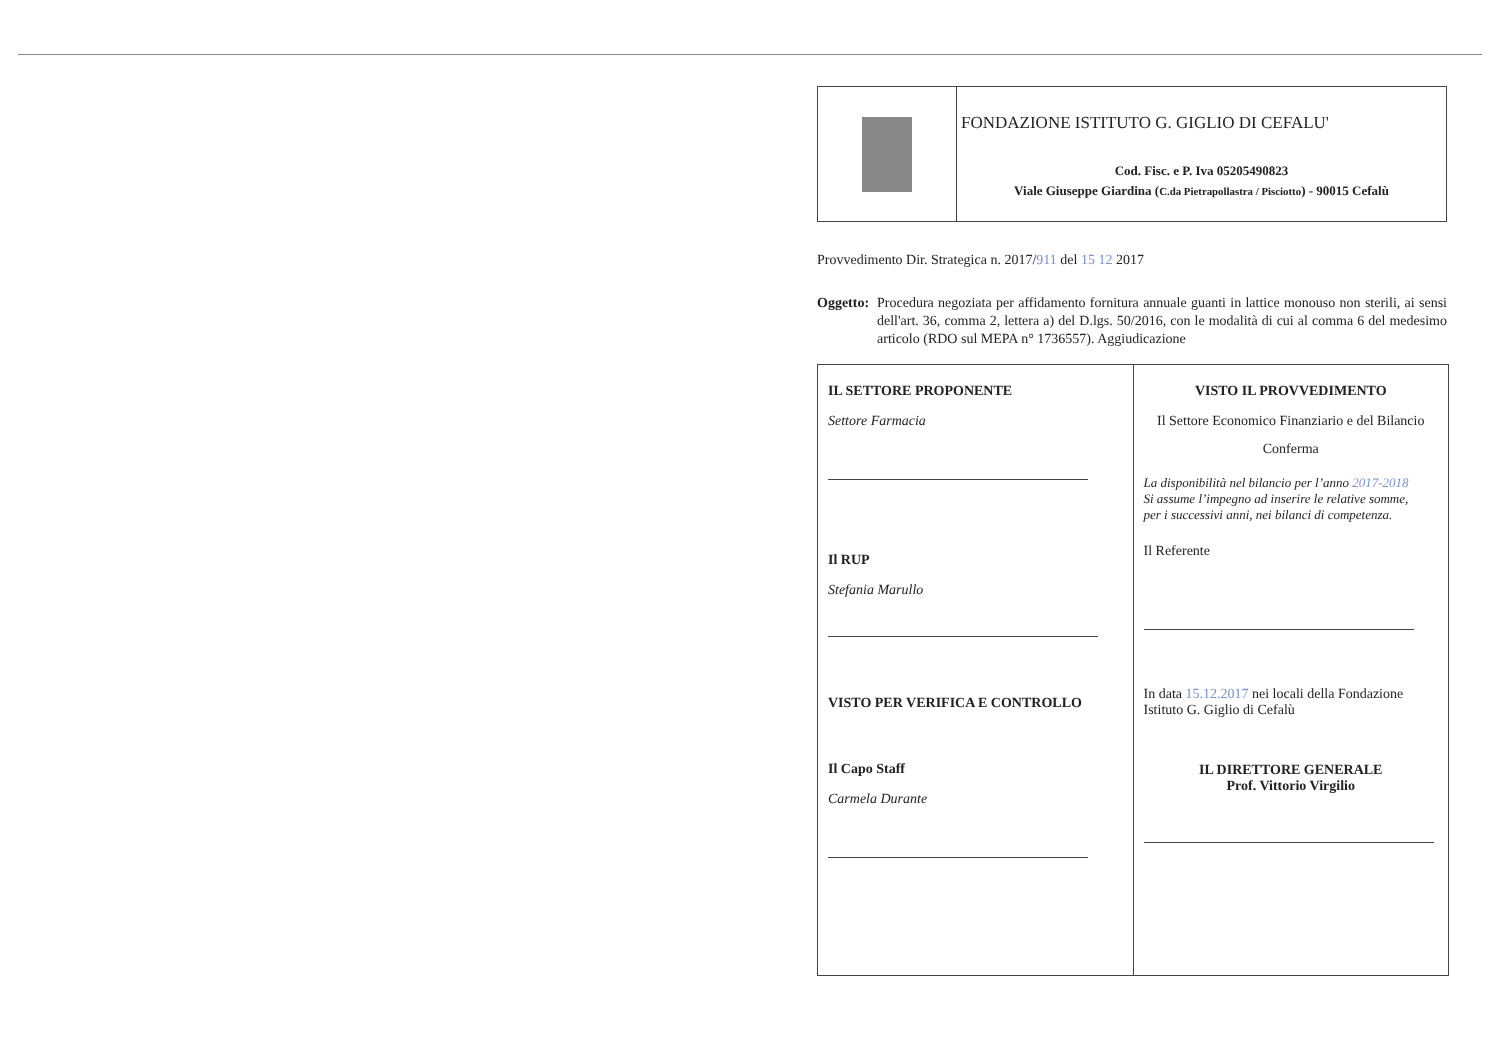FONDAZIONE ISTITUTO G. GIGLIO DI CEFALU'
Cod. Fisc. e P. Iva 05205490823
Viale Giuseppe Giardina (C.da Pietrapollastra / Pisciotto) - 90015 Cefalù
Provvedimento Dir. Strategica n. 2017/911 del 15 12 2017
Oggetto: Procedura negoziata per affidamento fornitura annuale guanti in lattice monouso non sterili, ai sensi dell'art. 36, comma 2, lettera a) del D.lgs. 50/2016, con le modalità di cui al comma 6 del medesimo articolo (RDO sul MEPA n° 1736557). Aggiudicazione
| IL SETTORE PROPONENTE Settore Farmacia Il RUP Stefania Marullo VISTO PER VERIFICA E CONTROLLO Il Capo Staff Carmela Durante | VISTO IL PROVVEDIMENTO Il Settore Economico Finanziario e del Bilancio Conferma La disponibilità nel bilancio per l’anno 2017-2018 Si assume l’impegno ad inserire le relative somme, per i successivi anni, nei bilanci di competenza. Il Referente In data 15.12.2017 nei locali della Fondazione Istituto G. Giglio di Cefalù IL DIRETTORE GENERALE Prof. Vittorio Virgilio |